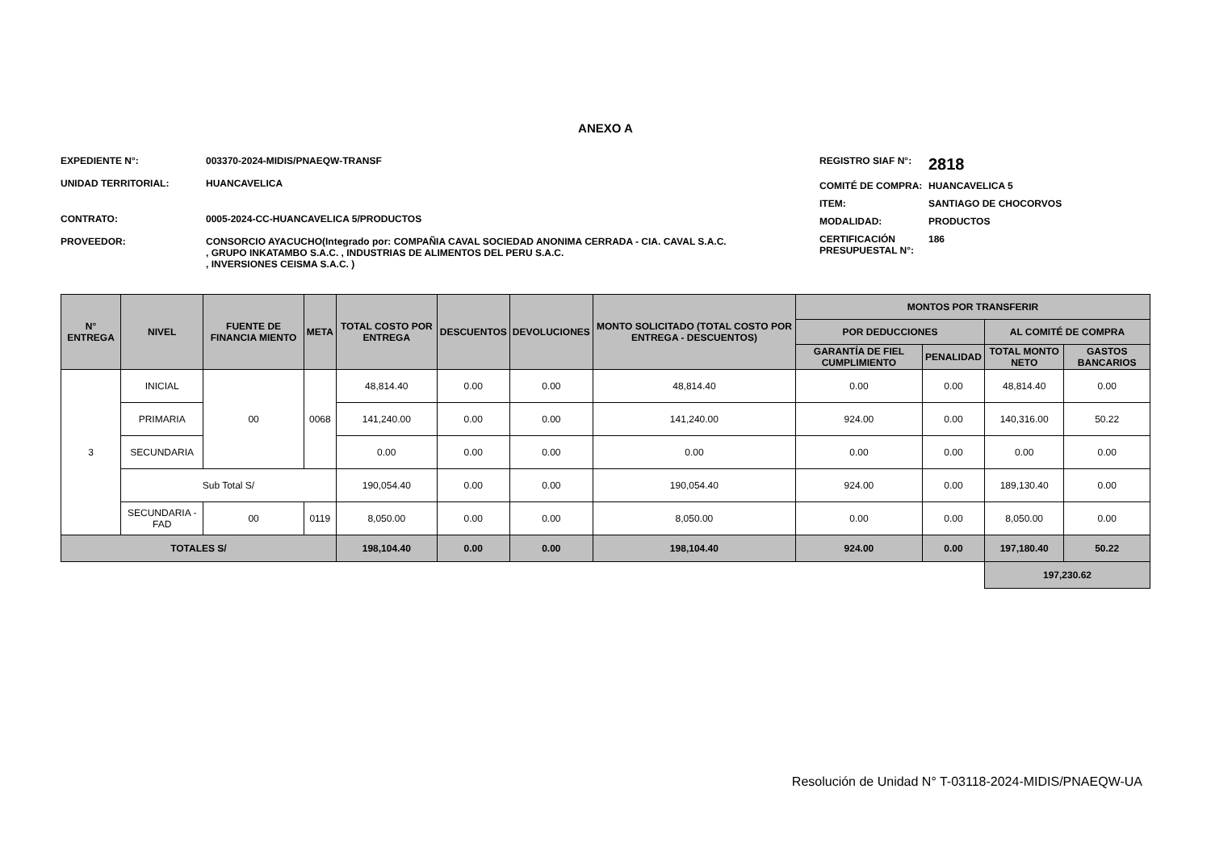ANEXO A
EXPEDIENTE N°: 003370-2024-MIDIS/PNAEQW-TRANSF
UNIDAD TERRITORIAL: HUANCAVELICA
CONTRATO: 0005-2024-CC-HUANCAVELICA 5/PRODUCTOS
PROVEEDOR: CONSORCIO AYACUCHO(Integrado por: COMPAÑIA CAVAL SOCIEDAD ANONIMA CERRADA - CIA. CAVAL S.A.C.
, GRUPO INKATAMBO S.A.C. , INDUSTRIAS DE ALIMENTOS DEL PERU S.A.C.
, INVERSIONES CEISMA S.A.C. )
REGISTRO SIAF N°:
2818
COMITÉ DE COMPRA: HUANCAVELICA 5
ITEM: SANTIAGO DE CHOCORVOS
MODALIDAD: PRODUCTOS
CERTIFICACIÓN PRESUPUESTAL N°:
186
| N° ENTREGA | NIVEL | FUENTE DE FINANCIA MIENTO | META | TOTAL COSTO POR ENTREGA | DESCUENTOS | DEVOLUCIONES | MONTO SOLICITADO (TOTAL COSTO POR ENTREGA - DESCUENTOS) | MONTOS POR TRANSFERIR | | | |
| --- | --- | --- | --- | --- | --- | --- | --- | --- | --- | --- | --- |
| | | | | | | | | POR DEDUCCIONES | | AL COMITÉ DE COMPRA | |
| | | | | | | | | GARANTÍA DE FIEL CUMPLIMIENTO | PENALIDAD | TOTAL MONTO NETO | GASTOS BANCARIOS |
| 3 | INICIAL | 00 | 0068 | 48,814.40 | 0.00 | 0.00 | 48,814.40 | 0.00 | 0.00 | 48,814.40 | 0.00 |
| | PRIMARIA | | | 141,240.00 | 0.00 | 0.00 | 141,240.00 | 924.00 | 0.00 | 140,316.00 | 50.22 |
| | SECUNDARIA | | | 0.00 | 0.00 | 0.00 | 0.00 | 0.00 | 0.00 | 0.00 | 0.00 |
| | Sub Total S/ | | | 190,054.40 | 0.00 | 0.00 | 190,054.40 | 924.00 | 0.00 | 189,130.40 | 0.00 |
| | SECUNDARIA - FAD | 00 | 0119 | 8,050.00 | 0.00 | 0.00 | 8,050.00 | 0.00 | 0.00 | 8,050.00 | 0.00 |
| TOTALES S/ | | | | 198,104.40 | 0.00 | 0.00 | 198,104.40 | 924.00 | 0.00 | 197,180.40 | 50.22 |
| | | | | | | | | | | 197,230.62 | |
Resolución de Unidad N° T-03118-2024-MIDIS/PNAEQW-UA